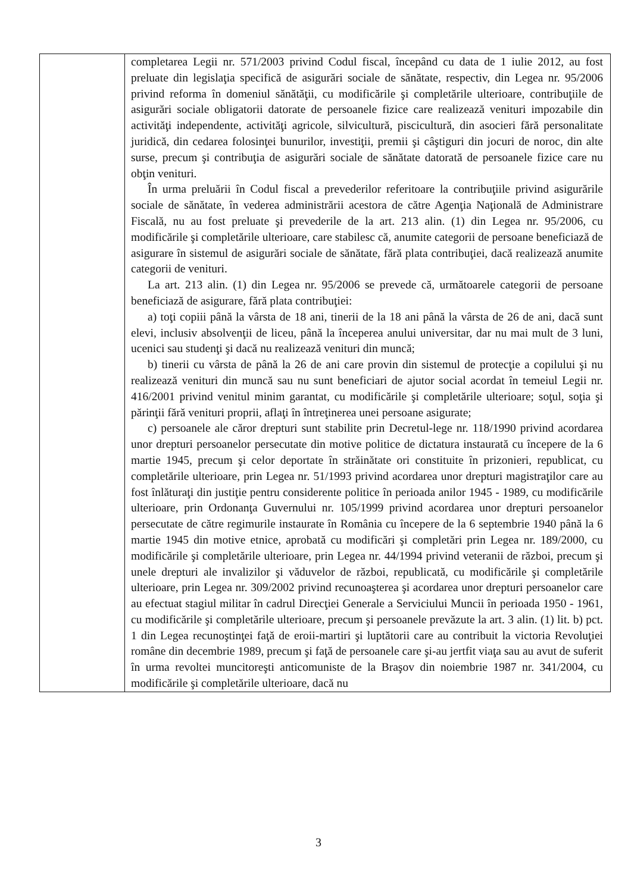| | completarea Legii nr. 571/2003 privind Codul fiscal, începând cu data de 1 iulie 2012, au fost preluate din legislaţia specifică de asigurări sociale de sănătate, respectiv, din Legea nr. 95/2006 privind reforma în domeniul sănătăţii, cu modificările şi completările ulterioare, contribuţiile de asigurări sociale obligatorii datorate de persoanele fizice care realizează venituri impozabile din activităţi independente, activităţi agricole, silvicultură, piscicultură, din asocieri fără personalitate juridică, din cedarea folosinţei bunurilor, investiţii, premii şi câştiguri din jocuri de noroc, din alte surse, precum şi contribuţia de asigurări sociale de sănătate datorată de persoanele fizice care nu obţin venituri. În urma preluării în Codul fiscal a prevederilor referitoare la contribuţiile privind asigurările sociale de sănătate, în vederea administrării acestora de către Agenţia Naţională de Administrare Fiscală, nu au fost preluate şi prevederile de la art. 213 alin. (1) din Legea nr. 95/2006, cu modificările şi completările ulterioare, care stabilesc că, anumite categorii de persoane beneficiază de asigurare în sistemul de asigurări sociale de sănătate, fără plata contribuţiei, dacă realizează anumite categorii de venituri. La art. 213 alin. (1) din Legea nr. 95/2006 se prevede că, următoarele categorii de persoane beneficiază de asigurare, fără plata contribuţiei: a) toţi copiii până la vârsta de 18 ani, tinerii de la 18 ani până la vârsta de 26 de ani, dacă sunt elevi, inclusiv absolvenţii de liceu, până la începerea anului universitar, dar nu mai mult de 3 luni, ucenici sau studenţi şi dacă nu realizează venituri din muncă; b) tinerii cu vârsta de până la 26 de ani care provin din sistemul de protecţie a copilului şi nu realizează venituri din muncă sau nu sunt beneficiari de ajutor social acordat în temeiul Legii nr. 416/2001 privind venitul minim garantat, cu modificările şi completările ulterioare; soţul, soţia şi părinţii fără venituri proprii, aflaţi în întreţinerea unei persoane asigurate; c) persoanele ale căror drepturi sunt stabilite prin Decretul-lege nr. 118/1990 privind acordarea unor drepturi persoanelor persecutate din motive politice de dictatura instaurată cu începere de la 6 martie 1945, precum şi celor deportate în străinătate ori constituite în prizonieri, republicat, cu completările ulterioare, prin Legea nr. 51/1993 privind acordarea unor drepturi magistraţilor care au fost înlăturaţi din justiţie pentru considerente politice în perioada anilor 1945 - 1989, cu modificările ulterioare, prin Ordonanţa Guvernului nr. 105/1999 privind acordarea unor drepturi persoanelor persecutate de către regimurile instaurate în România cu începere de la 6 septembrie 1940 până la 6 martie 1945 din motive etnice, aprobată cu modificări şi completări prin Legea nr. 189/2000, cu modificările şi completările ulterioare, prin Legea nr. 44/1994 privind veteranii de război, precum şi unele drepturi ale invalizilor şi văduvelor de război, republicată, cu modificările şi completările ulterioare, prin Legea nr. 309/2002 privind recunoaşterea şi acordarea unor drepturi persoanelor care au efectuat stagiul militar în cadrul Direcţiei Generale a Serviciului Muncii în perioada 1950 - 1961, cu modificările şi completările ulterioare, precum şi persoanele prevăzute la art. 3 alin. (1) lit. b) pct. 1 din Legea recunoştinţei faţă de eroii-martiri şi luptătorii care au contribuit la victoria Revoluţiei române din decembrie 1989, precum şi faţă de persoanele care şi-au jertfit viaţa sau au avut de suferit în urma revoltei muncitoreşti anticomuniste de la Braşov din noiembrie 1987 nr. 341/2004, cu modificările şi completările ulterioare, dacă nu |
3